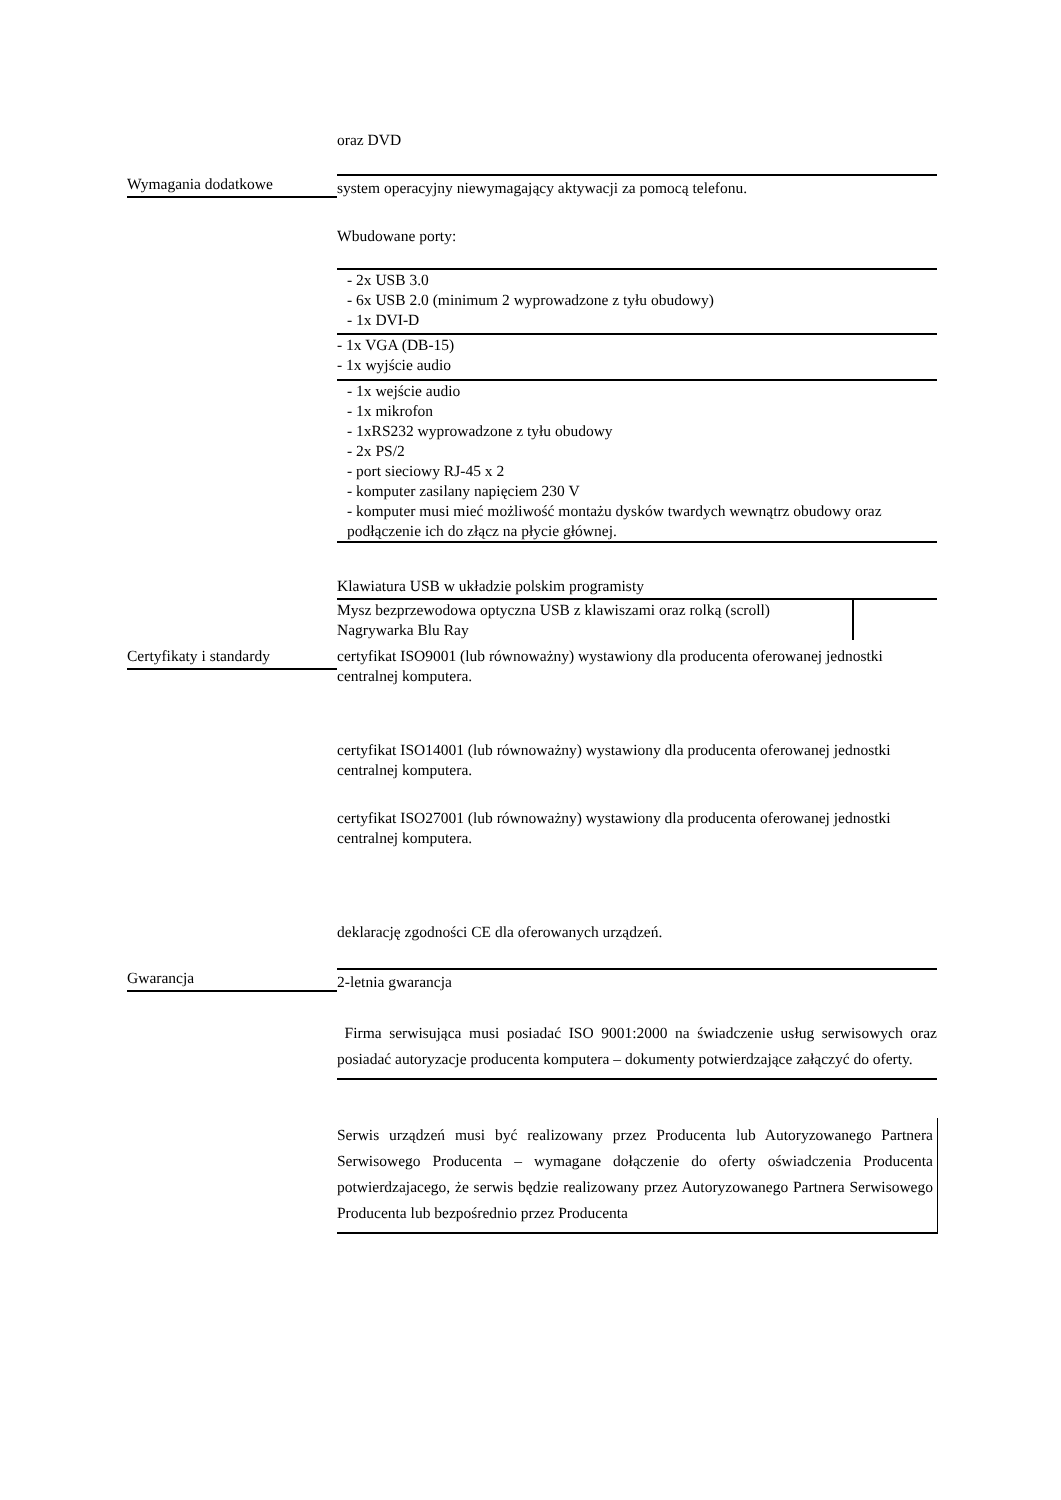oraz DVD
Wymagania dodatkowe system operacyjny niewymagający aktywacji za pomocą telefonu.
Wbudowane porty:
- 2x USB 3.0
- 6x USB 2.0 (minimum 2 wyprowadzone z tyłu obudowy)
- 1x DVI-D
- 1x VGA (DB-15)
- 1x wyjście audio
- 1x wejście audio
- 1x mikrofon
- 1xRS232 wyprowadzone z tyłu obudowy
- 2x PS/2
- port sieciowy RJ-45 x 2
- komputer zasilany napięciem 230 V
- komputer musi mieć możliwość montażu dysków twardych wewnątrz obudowy oraz podłączenie ich do złącz na płycie głównej.
Klawiatura USB w układzie polskim programisty
Mysz bezprzewodowa optyczna USB z klawiszami oraz rolką (scroll)
Nagrywarka Blu Ray
Certyfikaty i standardy
certyfikat ISO9001 (lub równoważny) wystawiony dla producenta oferowanej jednostki centralnej komputera.
certyfikat ISO14001 (lub równoważny) wystawiony dla producenta oferowanej jednostki centralnej komputera.
certyfikat ISO27001 (lub równoważny) wystawiony dla producenta oferowanej jednostki centralnej komputera.
deklarację zgodności CE dla oferowanych urządzeń.
Gwarancja 2-letnia gwarancja
Firma serwisująca musi posiadać ISO 9001:2000 na świadczenie usług serwisowych oraz posiadać autoryzacje producenta komputera – dokumenty potwierdzające załączyć do oferty.
Serwis urządzeń musi być realizowany przez Producenta lub Autoryzowanego Partnera Serwisowego Producenta – wymagane dołączenie do oferty oświadczenia Producenta potwierdzajacego, że serwis będzie realizowany przez Autoryzowanego Partnera Serwisowego Producenta lub bezpośrednio przez Producenta